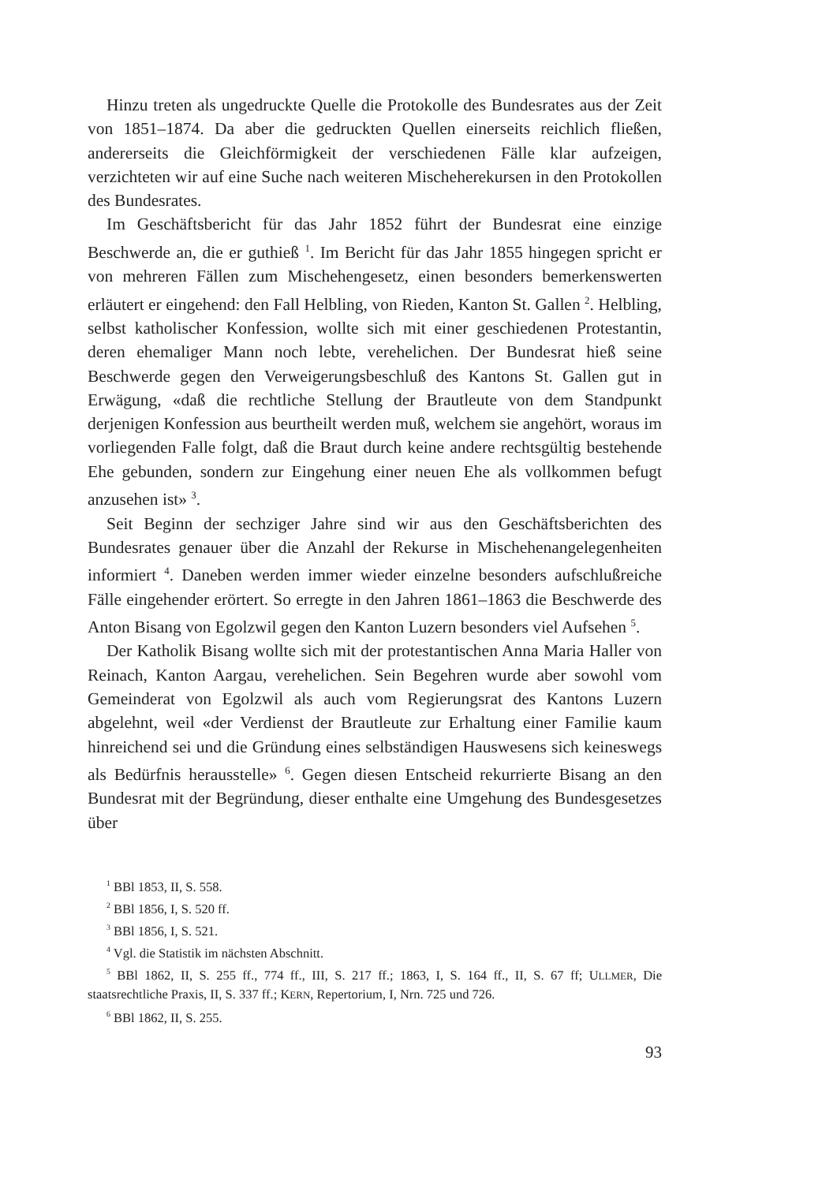Hinzu treten als ungedruckte Quelle die Protokolle des Bundesrates aus der Zeit von 1851–1874. Da aber die gedruckten Quellen einerseits reichlich fließen, andererseits die Gleichförmigkeit der verschiedenen Fälle klar aufzeigen, verzichteten wir auf eine Suche nach weiteren Mischeherekursen in den Protokollen des Bundesrates.
Im Geschäftsbericht für das Jahr 1852 führt der Bundesrat eine einzige Beschwerde an, die er guthieß <sup>1</sup>. Im Bericht für das Jahr 1855 hingegen spricht er von mehreren Fällen zum Mischehengesetz, einen besonders bemerkenswerten erläutert er eingehend: den Fall Helbling, von Rieden, Kanton St. Gallen <sup>2</sup>. Helbling, selbst katholischer Konfession, wollte sich mit einer geschiedenen Protestantin, deren ehemaliger Mann noch lebte, verehelichen. Der Bundesrat hieß seine Beschwerde gegen den Verweigerungsbeschluß des Kantons St. Gallen gut in Erwägung, «daß die rechtliche Stellung der Brautleute von dem Standpunkt derjenigen Konfession aus beurtheilt werden muß, welchem sie angehört, woraus im vorliegenden Falle folgt, daß die Braut durch keine andere rechtsgültig bestehende Ehe gebunden, sondern zur Eingehung einer neuen Ehe als vollkommen befugt anzusehen ist» <sup>3</sup>.
Seit Beginn der sechziger Jahre sind wir aus den Geschäftsberichten des Bundesrates genauer über die Anzahl der Rekurse in Mischehenangelegenheiten informiert <sup>4</sup>. Daneben werden immer wieder einzelne besonders aufschlußreiche Fälle eingehender erörtert. So erregte in den Jahren 1861–1863 die Beschwerde des Anton Bisang von Egolzwil gegen den Kanton Luzern besonders viel Aufsehen <sup>5</sup>.
Der Katholik Bisang wollte sich mit der protestantischen Anna Maria Haller von Reinach, Kanton Aargau, verehelichen. Sein Begehren wurde aber sowohl vom Gemeinderat von Egolzwil als auch vom Regierungsrat des Kantons Luzern abgelehnt, weil «der Verdienst der Brautleute zur Erhaltung einer Familie kaum hinreichend sei und die Gründung eines selbständigen Hauswesens sich keineswegs als Bedürfnis herausstelle» <sup>6</sup>. Gegen diesen Entscheid rekurrierte Bisang an den Bundesrat mit der Begründung, dieser enthalte eine Umgehung des Bundesgesetzes über
<sup>1</sup> BBl 1853, II, S. 558.
<sup>2</sup> BBl 1856, I, S. 520 ff.
<sup>3</sup> BBl 1856, I, S. 521.
<sup>4</sup> Vgl. die Statistik im nächsten Abschnitt.
<sup>5</sup> BBl 1862, II, S. 255 ff., 774 ff., III, S. 217 ff.; 1863, I, S. 164 ff., II, S. 67 ff; ULLMER, Die staatsrechtliche Praxis, II, S. 337 ff.; KERN, Repertorium, I, Nrn. 725 und 726.
<sup>6</sup> BBl 1862, II, S. 255.
93